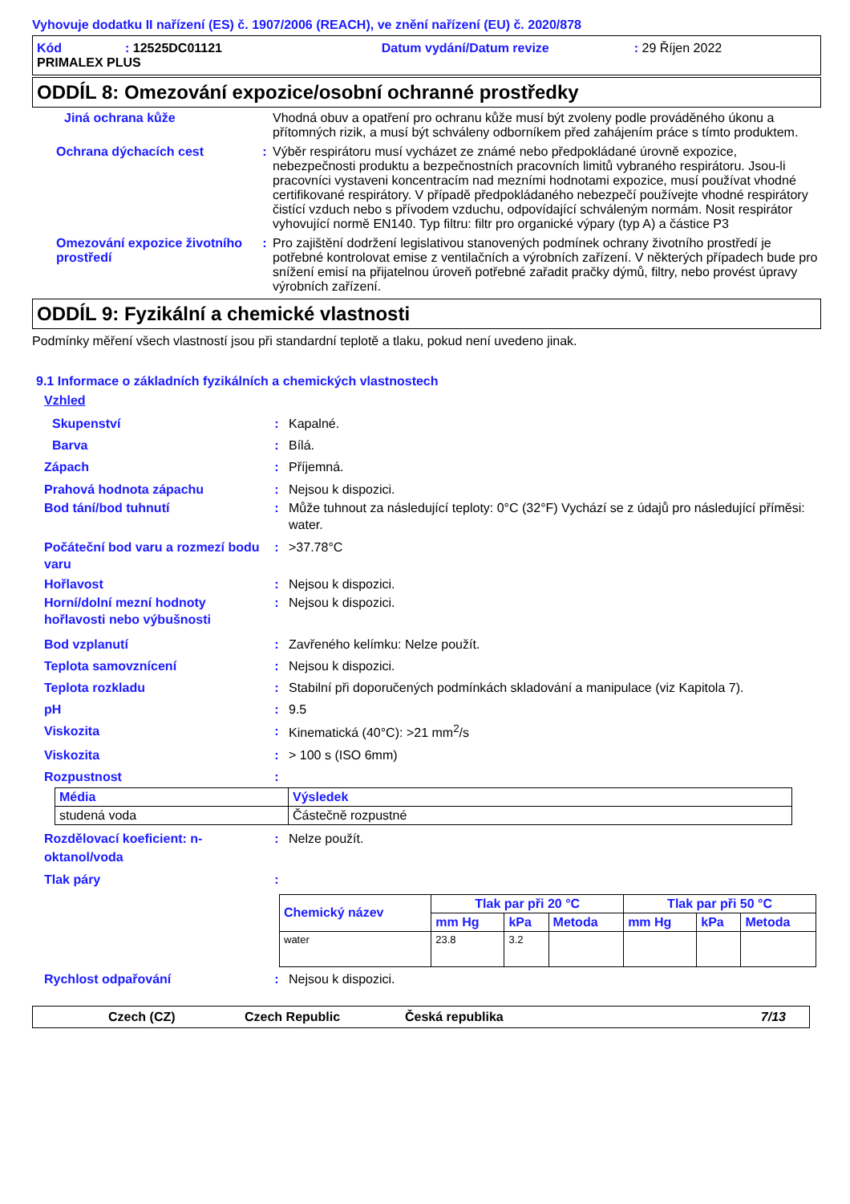Vyhovuje dodatku II nařízení (ES) č. 1907/2006 (REACH), ve znění nařízení (EU) č. 2020/878
Kód: 12525DC01121 Datum vydání/Datum revize: 29 Říjen 2022
PRIMALEX PLUS
ODDÍL 8: Omezování expozice/osobní ochranné prostředky
Jiná ochrana kůže Vhodná obuv a opatření pro ochranu kůže musí být zvoleny podle prováděného úkonu a přítomných rizik, a musí být schváleny odborníkem před zahájením práce s tímto produktem.
Ochrana dýchacích cest : Výběr respirátoru musí vycházet ze známé nebo předpokládané úrovně expozice, nebezpečnosti produktu a bezpečnostních pracovních limitů vybraného respirátoru. Jsou-li pracovníci vystaveni koncentracím nad mezními hodnotami expozice, musí používat vhodné certifikované respirátory. V případě předpokládaného nebezpečí používejte vhodné respirátory čistící vzduch nebo s přívodem vzduchu, odpovídající schváleným normám. Nosit respirátor vyhovující normě EN140. Typ filtru: filtr pro organické výpary (typ A) a částice P3
Omezování expozice životního prostředí
: Pro zajištění dodržení legislativou stanovených podmínek ochrany životního prostředí je potřebné kontrolovat emise z ventilačních a výrobních zařízení. V některých případech bude pro snížení emisí na přijatelnou úroveň potřebné zařadit pračky dýmů, filtry, nebo provést úpravy výrobních zařízení.
ODDÍL 9: Fyzikální a chemické vlastnosti
Podmínky měření všech vlastností jsou při standardní teplotě a tlaku, pokud není uvedeno jinak.
9.1 Informace o základních fyzikálních a chemických vlastnostech
Vzhled
Skupenství : Kapalné.
Barva : Bílá.
Zápach : Příjemná.
Prahová hodnota zápachu : Nejsou k dispozici.
Bod tání/bod tuhnutí : Může tuhnout za následující teploty: 0°C (32°F) Vychází se z údajů pro následující příměsi: water.
Počáteční bod varu a rozmezí bodu varu
: >37.78°C
Hořlavost : Nejsou k dispozici.
Horní/dolní mezní hodnoty hořlavosti nebo výbušnosti
: Nejsou k dispozici.
Bod vzplanutí : Zavřeného kelímku: Nelze použít.
Teplota samovznícení : Nejsou k dispozici.
Teplota rozkladu : Stabilní při doporučených podmínkách skladování a manipulace (viz Kapitola 7).
pH : 9.5
Viskozita : Kinematická (40°C): >21 mm<sup>2</sup>/s
Viskozita : > 100 s (ISO 6mm)
Rozpustnost :
| Média | Výsledek |
| --- | --- |
| studená voda | Částečně rozpustné |
Rozdělovací koeficient: n-oktanol/voda
: Nelze použít.
Tlak páry :
| Chemický název | Tlak par při 20 °C | | | Tlak par při 50 °C | | |
| --- | --- | --- | --- | --- | --- | --- |
| | mm Hg | kPa | Metoda | mm Hg | kPa | Metoda |
| water | 23.8 | 3.2 | | | | |
Rychlost odpařování : Nejsou k dispozici.
Czech (CZ) Czech Republic Česká republika 7/13